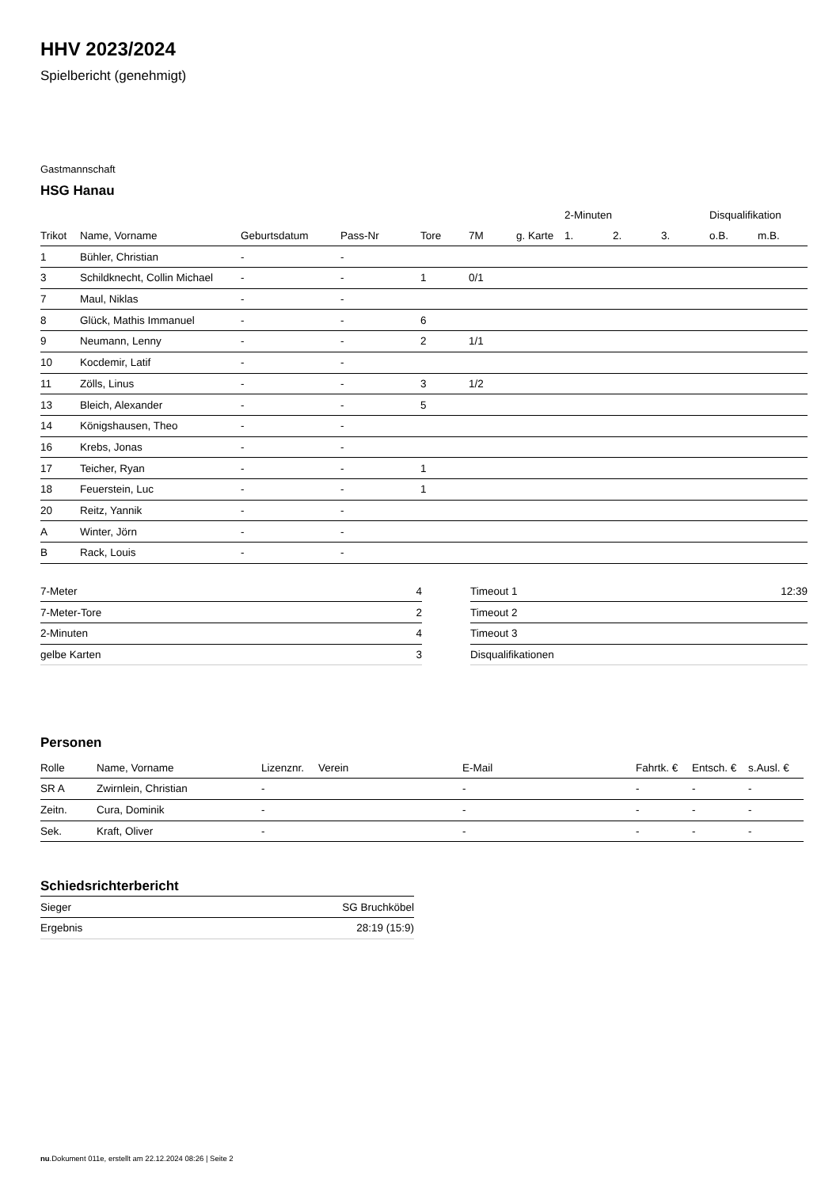HHV 2023/2024
Spielbericht (genehmigt)
Gastmannschaft
HSG Hanau
| | | | | | | | 2-Minuten | | | Disqualifikation | |
| --- | --- | --- | --- | --- | --- | --- | --- | --- | --- | --- | --- |
| Trikot | Name, Vorname | Geburtsdatum | Pass-Nr | Tore | 7M | g. Karte | 1. | 2. | 3. | o.B. | m.B. |
| 1 | Bühler, Christian | - | - | | | | | | | | |
| 3 | Schildknecht, Collin Michael | - | - | 1 | 0/1 | | | | | | |
| 7 | Maul, Niklas | - | - | | | | | | | | |
| 8 | Glück, Mathis Immanuel | - | - | 6 | | | | | | | |
| 9 | Neumann, Lenny | - | - | 2 | 1/1 | | | | | | |
| 10 | Kocdemir, Latif | - | - | | | | | | | | |
| 11 | Zölls, Linus | - | - | 3 | 1/2 | | | | | | |
| 13 | Bleich, Alexander | - | - | 5 | | | | | | | |
| 14 | Königshausen, Theo | - | - | | | | | | | | |
| 16 | Krebs, Jonas | - | - | | | | | | | | |
| 17 | Teicher, Ryan | - | - | 1 | | | | | | | |
| 18 | Feuerstein, Luc | - | - | 1 | | | | | | | |
| 20 | Reitz, Yannik | - | - | | | | | | | | |
| A | Winter, Jörn | - | - | | | | | | | | |
| B | Rack, Louis | - | - | | | | | | | | |
| 7-Meter | 4 |
| 7-Meter-Tore | 2 |
| 2-Minuten | 4 |
| gelbe Karten | 3 |
| Timeout 1 | 12:39 |
| Timeout 2 | |
| Timeout 3 | |
| Disqualifikationen | |
Personen
| Rolle | Name, Vorname | Lizenznr. | Verein | E-Mail | Fahrtk. € | Entsch. € | s.Ausl. € |
| --- | --- | --- | --- | --- | --- | --- | --- |
| SR A | Zwirnlein, Christian | - | | - | - | - | - |
| Zeitn. | Cura, Dominik | - | | - | - | - | - |
| Sek. | Kraft, Oliver | - | | - | - | - | - |
Schiedsrichterbericht
| Sieger | SG Bruchköbel |
| Ergebnis | 28:19 (15:9) |
nu.Dokument 011e, erstellt am 22.12.2024 08:26 | Seite 2